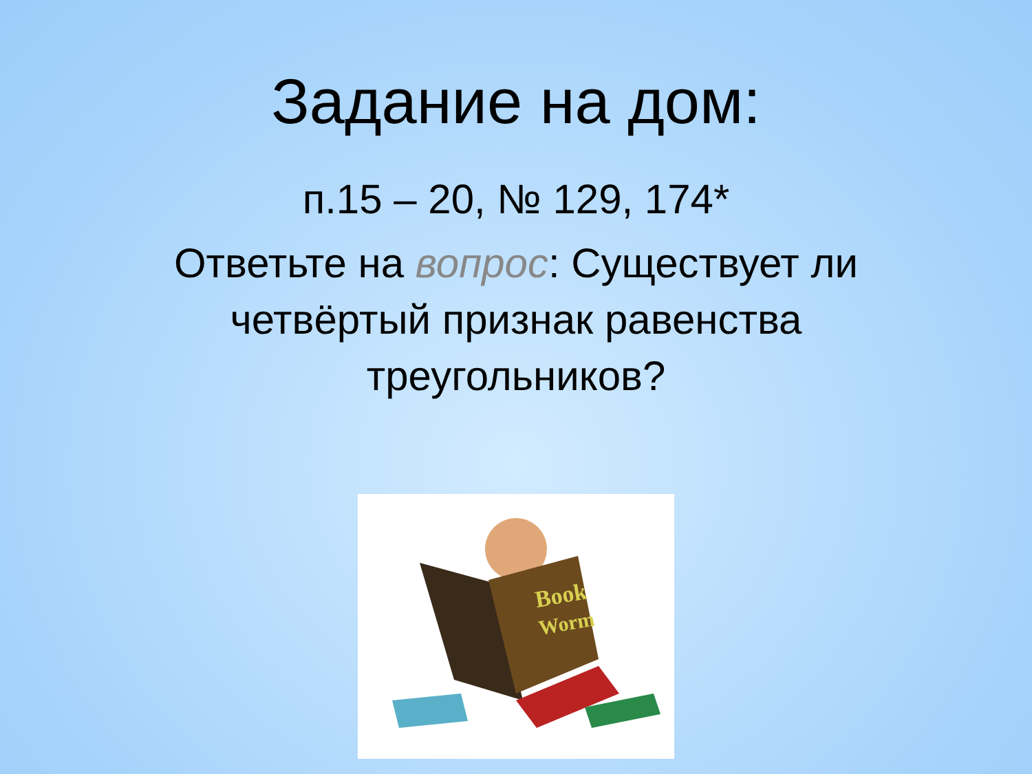Задание на дом:
п.15 – 20, № 129, 174*
Ответьте на вопрос: Существует ли четвёртый признак равенства треугольников?
Book
Worm